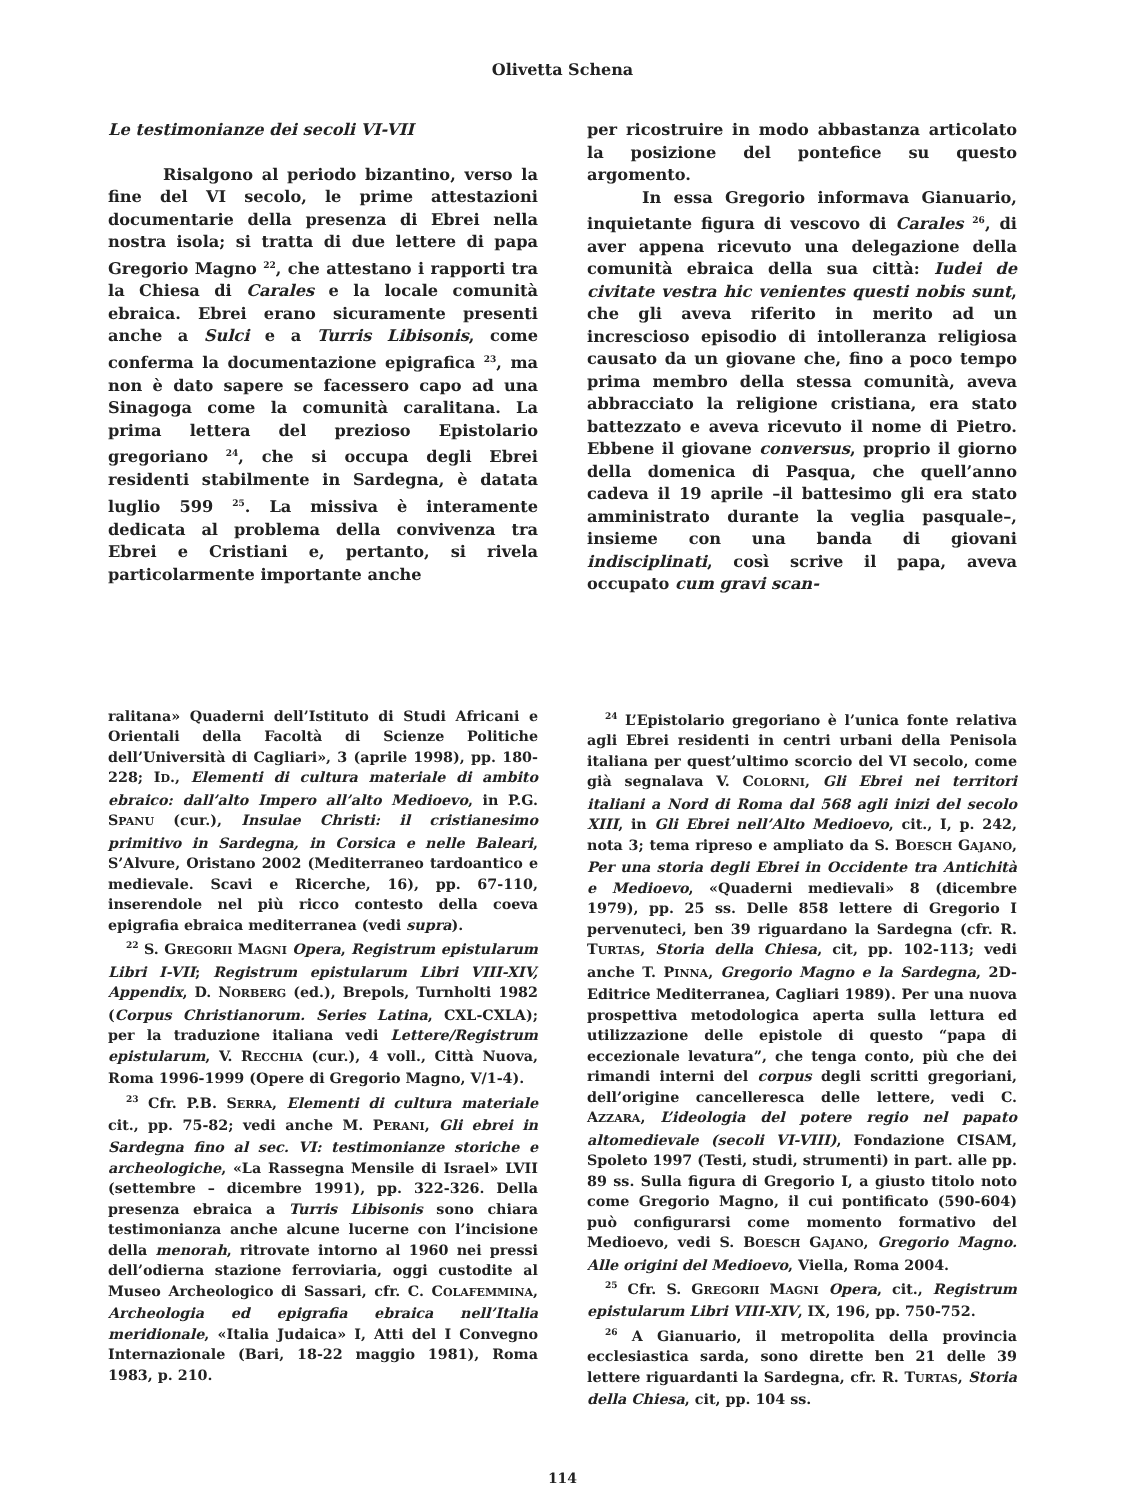Olivetta Schena
Le testimonianze dei secoli VI-VII
Risalgono al periodo bizantino, verso la fine del VI secolo, le prime attestazioni documentarie della presenza di Ebrei nella nostra isola; si tratta di due lettere di papa Gregorio Magno <sup>22</sup>, che attestano i rapporti tra la Chiesa di Carales e la locale comunità ebraica. Ebrei erano sicuramente presenti anche a Sulci e a Turris Libisonis, come conferma la documentazione epigrafica <sup>23</sup>, ma non è dato sapere se facessero capo ad una Sinagoga come la comunità caralitana. La prima lettera del prezioso Epistolario gregoriano <sup>24</sup>, che si occupa degli Ebrei residenti stabilmente in Sardegna, è datata luglio 599 <sup>25</sup>. La missiva è interamente dedicata al problema della convivenza tra Ebrei e Cristiani e, pertanto, si rivela particolarmente importante anche
per ricostruire in modo abbastanza articolato la posizione del pontefice su questo argomento.
In essa Gregorio informava Gianuario, inquietante figura di vescovo di Carales <sup>26</sup>, di aver appena ricevuto una delegazione della comunità ebraica della sua città: Iudei de civitate vestra hic venientes questi nobis sunt, che gli aveva riferito in merito ad un increscioso episodio di intolleranza religiosa causato da un giovane che, fino a poco tempo prima membro della stessa comunità, aveva abbracciato la religione cristiana, era stato battezzato e aveva ricevuto il nome di Pietro. Ebbene il giovane conversus, proprio il giorno della domenica di Pasqua, che quell’anno cadeva il 19 aprile –il battesimo gli era stato amministrato durante la veglia pasquale–, insieme con una banda di giovani indisciplinati, così scrive il papa, aveva occupato cum gravi scan-
ralitana» Quaderni dell’Istituto di Studi Africani e Orientali della Facoltà di Scienze Politiche dell’Università di Cagliari», 3 (aprile 1998), pp. 180-228; ID., Elementi di cultura materiale di ambito ebraico: dall’alto Impero all’alto Medioevo, in P.G. SPANU (cur.), Insulae Christi: il cristianesimo primitivo in Sardegna, in Corsica e nelle Baleari, S’Alvure, Oristano 2002 (Mediterraneo tardoantico e medievale. Scavi e Ricerche, 16), pp. 67-110, inserendole nel più ricco contesto della coeva epigrafia ebraica mediterranea (vedi supra).
<sup>22</sup> S. GREGORII MAGNI Opera, Registrum epistularum Libri I-VII; Registrum epistularum Libri VIII-XIV, Appendix, D. NORBERG (ed.), Brepols, Turnholti 1982 (Corpus Christianorum. Series Latina, CXL-CXLA); per la traduzione italiana vedi Lettere/Registrum epistularum, V. RECCHIA (cur.), 4 voll., Città Nuova, Roma 1996-1999 (Opere di Gregorio Magno, V/1-4).
<sup>23</sup> Cfr. P.B. SERRA, Elementi di cultura materiale cit., pp. 75-82; vedi anche M. PERANI, Gli ebrei in Sardegna fino al sec. VI: testimonianze storiche e archeologiche, «La Rassegna Mensile di Israel» LVII (settembre – dicembre 1991), pp. 322-326. Della presenza ebraica a Turris Libisonis sono chiara testimonianza anche alcune lucerne con l’incisione della menorah, ritrovate intorno al 1960 nei pressi dell’odierna stazione ferroviaria, oggi custodite al Museo Archeologico di Sassari, cfr. C. COLAFEMMINA, Archeologia ed epigrafia ebraica nell’Italia meridionale, «Italia Judaica» I, Atti del I Convegno Internazionale (Bari, 18-22 maggio 1981), Roma 1983, p. 210.
<sup>24</sup> L’Epistolario gregoriano è l’unica fonte relativa agli Ebrei residenti in centri urbani della Penisola italiana per quest’ultimo scorcio del VI secolo, come già segnalava V. COLORNI, Gli Ebrei nei territori italiani a Nord di Roma dal 568 agli inizi del secolo XIII, in Gli Ebrei nell’Alto Medioevo, cit., I, p. 242, nota 3; tema ripreso e ampliato da S. BOESCH GAJANO, Per una storia degli Ebrei in Occidente tra Antichità e Medioevo, «Quaderni medievali» 8 (dicembre 1979), pp. 25 ss. Delle 858 lettere di Gregorio I pervenuteci, ben 39 riguardano la Sardegna (cfr. R. TURTAS, Storia della Chiesa, cit, pp. 102-113; vedi anche T. PINNA, Gregorio Magno e la Sardegna, 2D-Editrice Mediterranea, Cagliari 1989). Per una nuova prospettiva metodologica aperta sulla lettura ed utilizzazione delle epistole di questo “papa di eccezionale levatura”, che tenga conto, più che dei rimandi interni del corpus degli scritti gregoriani, dell’origine cancelleresca delle lettere, vedi C. AZZARA, L’ideologia del potere regio nel papato altomedievale (secoli VI-VIII), Fondazione CISAM, Spoleto 1997 (Testi, studi, strumenti) in part. alle pp. 89 ss. Sulla figura di Gregorio I, a giusto titolo noto come Gregorio Magno, il cui pontificato (590-604) può configurarsi come momento formativo del Medioevo, vedi S. BOESCH GAJANO, Gregorio Magno. Alle origini del Medioevo, Viella, Roma 2004.
<sup>25</sup> Cfr. S. GREGORII MAGNI Opera, cit., Registrum epistularum Libri VIII-XIV, IX, 196, pp. 750-752.
<sup>26</sup> A Gianuario, il metropolita della provincia ecclesiastica sarda, sono dirette ben 21 delle 39 lettere riguardanti la Sardegna, cfr. R. TURTAS, Storia della Chiesa, cit, pp. 104 ss.
114